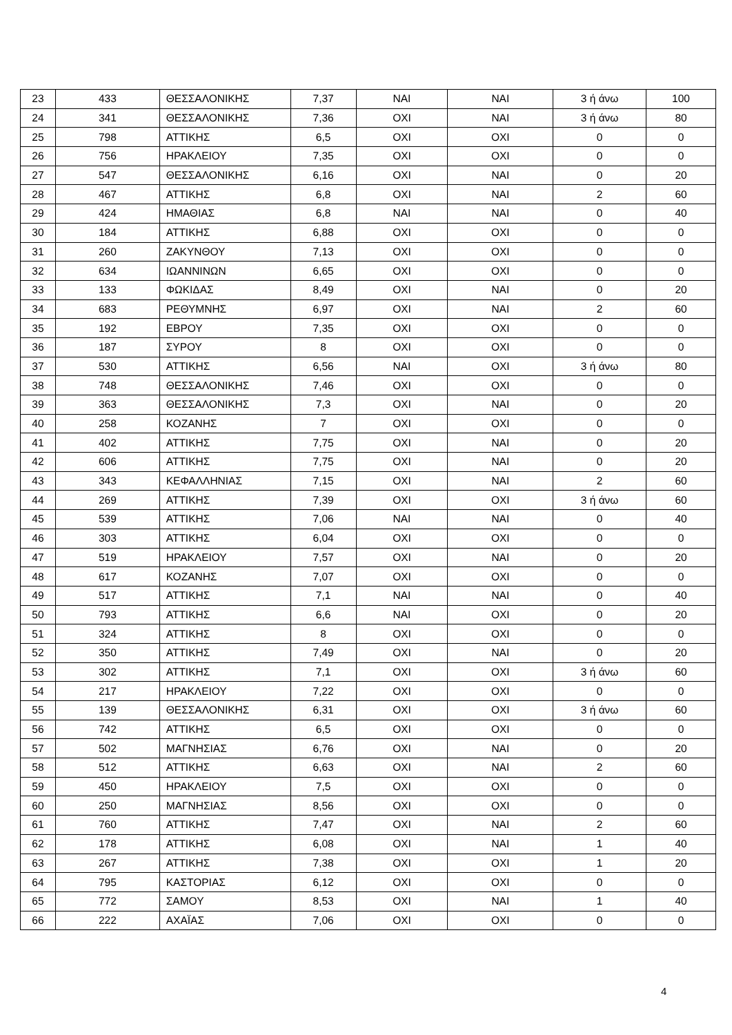| 23 | 433 | ΘΕΣΣΑΛΟΝΙΚΗΣ | 7,37 | ΝΑΙ | ΝΑΙ | 3 ή άνω | 100 |
| 24 | 341 | ΘΕΣΣΑΛΟΝΙΚΗΣ | 7,36 | ΟΧΙ | ΝΑΙ | 3 ή άνω | 80 |
| 25 | 798 | ΑΤΤΙΚΗΣ | 6,5 | ΟΧΙ | ΟΧΙ | 0 | 0 |
| 26 | 756 | ΗΡΑΚΛΕΙΟΥ | 7,35 | ΟΧΙ | ΟΧΙ | 0 | 0 |
| 27 | 547 | ΘΕΣΣΑΛΟΝΙΚΗΣ | 6,16 | ΟΧΙ | ΝΑΙ | 0 | 20 |
| 28 | 467 | ΑΤΤΙΚΗΣ | 6,8 | ΟΧΙ | ΝΑΙ | 2 | 60 |
| 29 | 424 | ΗΜΑΘΙΑΣ | 6,8 | ΝΑΙ | ΝΑΙ | 0 | 40 |
| 30 | 184 | ΑΤΤΙΚΗΣ | 6,88 | ΟΧΙ | ΟΧΙ | 0 | 0 |
| 31 | 260 | ΖΑΚΥΝΘΟΥ | 7,13 | ΟΧΙ | ΟΧΙ | 0 | 0 |
| 32 | 634 | ΙΩΑΝΝΙΝΩΝ | 6,65 | ΟΧΙ | ΟΧΙ | 0 | 0 |
| 33 | 133 | ΦΩΚΙΔΑΣ | 8,49 | ΟΧΙ | ΝΑΙ | 0 | 20 |
| 34 | 683 | ΡΕΘΥΜΝΗΣ | 6,97 | ΟΧΙ | ΝΑΙ | 2 | 60 |
| 35 | 192 | ΕΒΡΟΥ | 7,35 | ΟΧΙ | ΟΧΙ | 0 | 0 |
| 36 | 187 | ΣΥΡΟΥ | 8 | ΟΧΙ | ΟΧΙ | 0 | 0 |
| 37 | 530 | ΑΤΤΙΚΗΣ | 6,56 | ΝΑΙ | ΟΧΙ | 3 ή άνω | 80 |
| 38 | 748 | ΘΕΣΣΑΛΟΝΙΚΗΣ | 7,46 | ΟΧΙ | ΟΧΙ | 0 | 0 |
| 39 | 363 | ΘΕΣΣΑΛΟΝΙΚΗΣ | 7,3 | ΟΧΙ | ΝΑΙ | 0 | 20 |
| 40 | 258 | ΚΟΖΑΝΗΣ | 7 | ΟΧΙ | ΟΧΙ | 0 | 0 |
| 41 | 402 | ΑΤΤΙΚΗΣ | 7,75 | ΟΧΙ | ΝΑΙ | 0 | 20 |
| 42 | 606 | ΑΤΤΙΚΗΣ | 7,75 | ΟΧΙ | ΝΑΙ | 0 | 20 |
| 43 | 343 | ΚΕΦΑΛΛΗΝΙΑΣ | 7,15 | ΟΧΙ | ΝΑΙ | 2 | 60 |
| 44 | 269 | ΑΤΤΙΚΗΣ | 7,39 | ΟΧΙ | ΟΧΙ | 3 ή άνω | 60 |
| 45 | 539 | ΑΤΤΙΚΗΣ | 7,06 | ΝΑΙ | ΝΑΙ | 0 | 40 |
| 46 | 303 | ΑΤΤΙΚΗΣ | 6,04 | ΟΧΙ | ΟΧΙ | 0 | 0 |
| 47 | 519 | ΗΡΑΚΛΕΙΟΥ | 7,57 | ΟΧΙ | ΝΑΙ | 0 | 20 |
| 48 | 617 | ΚΟΖΑΝΗΣ | 7,07 | ΟΧΙ | ΟΧΙ | 0 | 0 |
| 49 | 517 | ΑΤΤΙΚΗΣ | 7,1 | ΝΑΙ | ΝΑΙ | 0 | 40 |
| 50 | 793 | ΑΤΤΙΚΗΣ | 6,6 | ΝΑΙ | ΟΧΙ | 0 | 20 |
| 51 | 324 | ΑΤΤΙΚΗΣ | 8 | ΟΧΙ | ΟΧΙ | 0 | 0 |
| 52 | 350 | ΑΤΤΙΚΗΣ | 7,49 | ΟΧΙ | ΝΑΙ | 0 | 20 |
| 53 | 302 | ΑΤΤΙΚΗΣ | 7,1 | ΟΧΙ | ΟΧΙ | 3 ή άνω | 60 |
| 54 | 217 | ΗΡΑΚΛΕΙΟΥ | 7,22 | ΟΧΙ | ΟΧΙ | 0 | 0 |
| 55 | 139 | ΘΕΣΣΑΛΟΝΙΚΗΣ | 6,31 | ΟΧΙ | ΟΧΙ | 3 ή άνω | 60 |
| 56 | 742 | ΑΤΤΙΚΗΣ | 6,5 | ΟΧΙ | ΟΧΙ | 0 | 0 |
| 57 | 502 | ΜΑΓΝΗΣΙΑΣ | 6,76 | ΟΧΙ | ΝΑΙ | 0 | 20 |
| 58 | 512 | ΑΤΤΙΚΗΣ | 6,63 | ΟΧΙ | ΝΑΙ | 2 | 60 |
| 59 | 450 | ΗΡΑΚΛΕΙΟΥ | 7,5 | ΟΧΙ | ΟΧΙ | 0 | 0 |
| 60 | 250 | ΜΑΓΝΗΣΙΑΣ | 8,56 | ΟΧΙ | ΟΧΙ | 0 | 0 |
| 61 | 760 | ΑΤΤΙΚΗΣ | 7,47 | ΟΧΙ | ΝΑΙ | 2 | 60 |
| 62 | 178 | ΑΤΤΙΚΗΣ | 6,08 | ΟΧΙ | ΝΑΙ | 1 | 40 |
| 63 | 267 | ΑΤΤΙΚΗΣ | 7,38 | ΟΧΙ | ΟΧΙ | 1 | 20 |
| 64 | 795 | ΚΑΣΤΟΡΙΑΣ | 6,12 | ΟΧΙ | ΟΧΙ | 0 | 0 |
| 65 | 772 | ΣΑΜΟΥ | 8,53 | ΟΧΙ | ΝΑΙ | 1 | 40 |
| 66 | 222 | ΑΧΑΪΑΣ | 7,06 | ΟΧΙ | ΟΧΙ | 0 | 0 |
4